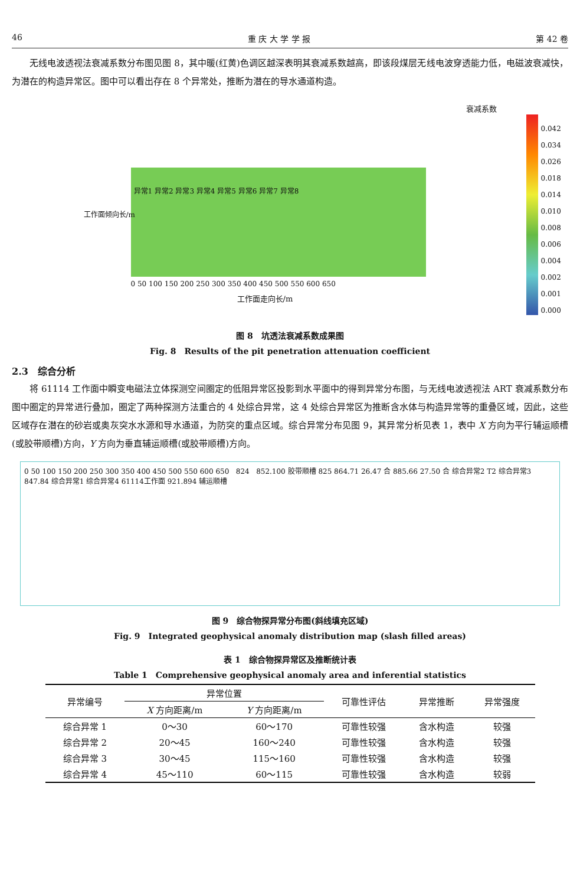46 重 庆 大 学 学 报 第 42 卷
无线电波透视法衰减系数分布图见图 8，其中暖(红黄)色调区越深表明其衰减系数越高，即该段煤层无线电波穿透能力低，电磁波衰减快，为潜在的构造异常区。图中可以看出存在 8 个异常处，推断为潜在的导水通道构造。
衰减系数
0.042
0.034
0.026
0.018
0.014
0.010
0.008
0.006
0.004
0.002
0.001
0.000
异常1 异常2 异常3 异常4 异常5 异常6 异常7 异常8
0 50 100 150 200 250 300 350 400 450 500 550 600 650
工作面走向长/m
工作面倾向长/m
图 8　坑透法衰减系数成果图
Fig. 8　Results of the pit penetration attenuation coefficient
2.3　综合分析
将 61114 工作面中瞬变电磁法立体探测空间圈定的低阻异常区投影到水平面中的得到异常分布图，与无线电波透视法 ART 衰减系数分布图中圈定的异常进行叠加，圈定了两种探测方法重合的 4 处综合异常，这 4 处综合异常区为推断含水体与构造异常等的重叠区域，因此，这些区域存在潜在的砂岩或奥灰突水水源和导水通道，为防突的重点区域。综合异常分布见图 9，其异常分析见表 1，表中 X 方向为平行辅运顺槽(或胶带顺槽)方向，Y 方向为垂直辅运顺槽(或胶带顺槽)方向。
0 50 100 150 200 250 300 350 400 450 500 550 600 650 824 852.100 胶带顺槽 825 864.71 26.47 合 885.66 27.50 合 综合异常2 T2 综合异常3 847.84 综合异常1 综合异常4 61114工作面 921.894 辅运顺槽
图 9　综合物探异常分布图(斜线填充区域)
Fig. 9　Integrated geophysical anomaly distribution map (slash filled areas)
表 1　综合物探异常区及推断统计表
Table 1　Comprehensive geophysical anomaly area and inferential statistics
| 异常编号 | 异常位置 | | 可靠性评估 | 异常推断 | 异常强度 |
| --- | --- | --- | --- | --- | --- |
| | X 方向距离/m | Y 方向距离/m | | | |
| 综合异常 1 | 0～30 | 60～170 | 可靠性较强 | 含水构造 | 较强 |
| 综合异常 2 | 20～45 | 160～240 | 可靠性较强 | 含水构造 | 较强 |
| 综合异常 3 | 30～45 | 115～160 | 可靠性较强 | 含水构造 | 较强 |
| 综合异常 4 | 45～110 | 60～115 | 可靠性较强 | 含水构造 | 较弱 |